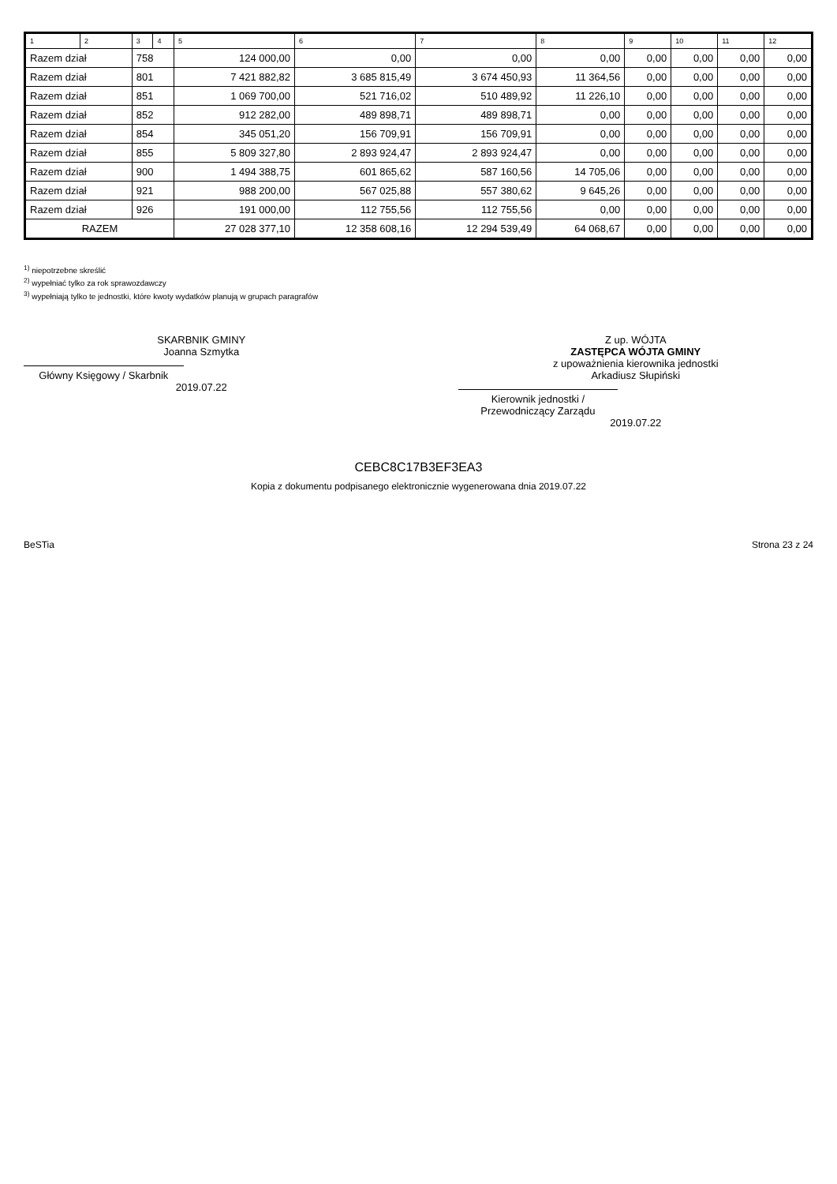| 1 | 2 | 3 | 4 | 5 | 6 | 7 | 8 | 9 | 10 | 11 | 12 |
| --- | --- | --- | --- | --- | --- | --- | --- | --- | --- | --- | --- |
| Razem dział | | 758 | | 124 000,00 | 0,00 | 0,00 | 0,00 | 0,00 | 0,00 | 0,00 | 0,00 |
| Razem dział | | 801 | | 7 421 882,82 | 3 685 815,49 | 3 674 450,93 | 11 364,56 | 0,00 | 0,00 | 0,00 | 0,00 |
| Razem dział | | 851 | | 1 069 700,00 | 521 716,02 | 510 489,92 | 11 226,10 | 0,00 | 0,00 | 0,00 | 0,00 |
| Razem dział | | 852 | | 912 282,00 | 489 898,71 | 489 898,71 | 0,00 | 0,00 | 0,00 | 0,00 | 0,00 |
| Razem dział | | 854 | | 345 051,20 | 156 709,91 | 156 709,91 | 0,00 | 0,00 | 0,00 | 0,00 | 0,00 |
| Razem dział | | 855 | | 5 809 327,80 | 2 893 924,47 | 2 893 924,47 | 0,00 | 0,00 | 0,00 | 0,00 | 0,00 |
| Razem dział | | 900 | | 1 494 388,75 | 601 865,62 | 587 160,56 | 14 705,06 | 0,00 | 0,00 | 0,00 | 0,00 |
| Razem dział | | 921 | | 988 200,00 | 567 025,88 | 557 380,62 | 9 645,26 | 0,00 | 0,00 | 0,00 | 0,00 |
| Razem dział | | 926 | | 191 000,00 | 112 755,56 | 112 755,56 | 0,00 | 0,00 | 0,00 | 0,00 | 0,00 |
| RAZEM | | | | 27 028 377,10 | 12 358 608,16 | 12 294 539,49 | 64 068,67 | 0,00 | 0,00 | 0,00 | 0,00 |
<sup>1)</sup> niepotrzebne skreślić
<sup>2)</sup> wypełniać tylko za rok sprawozdawczy
<sup>3)</sup> wypełniają tylko te jednostki, które kwoty wydatków planują w grupach paragrafów
SKARBNIK GMINY
Joanna Szmytka
Główny Księgowy / Skarbnik
2019.07.22
Z up. WÓJTA
ZASTĘPCA WÓJTA GMINY
z upoważnienia kierownika jednostki
Arkadiusz Słupiński
Kierownik jednostki / Przewodniczący Zarządu
2019.07.22
CEBC8C17B3EF3EA3
Kopia z dokumentu podpisanego elektronicznie wygenerowana dnia 2019.07.22
BeSTia Strona 23 z 24